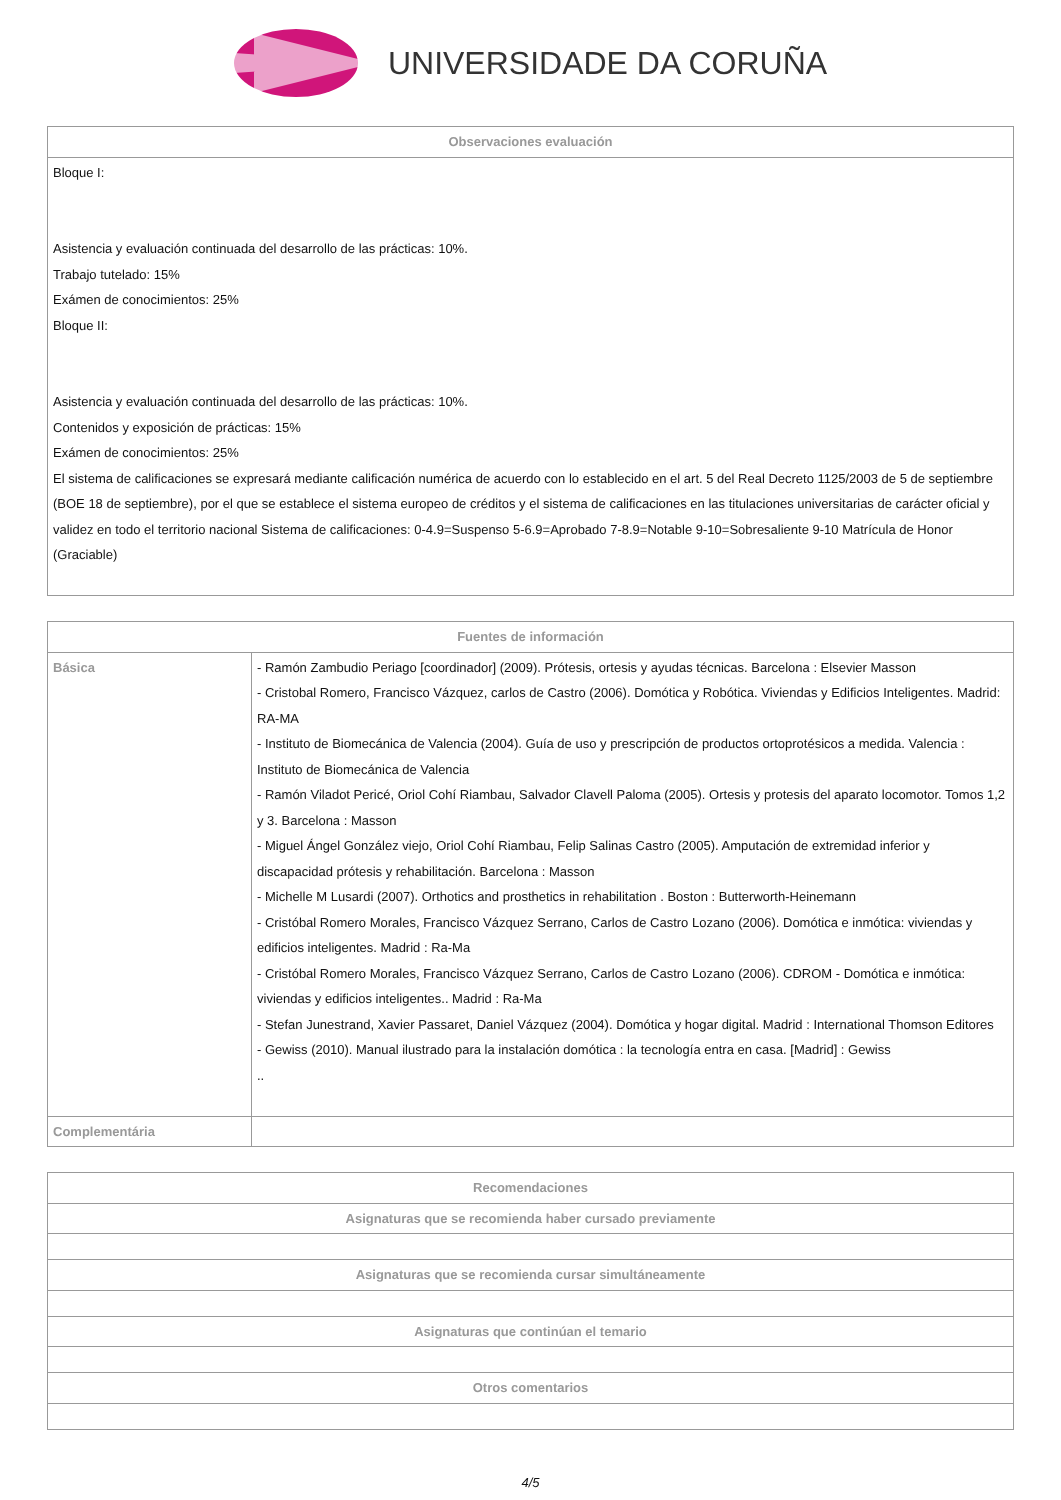UNIVERSIDADE DA CORUÑA
| Observaciones evaluación |
| --- |
| Bloque I: Asistencia y evaluación continuada del desarrollo de las prácticas: 10%. Trabajo tutelado: 15% Exámen de conocimientos: 25% Bloque II: Asistencia y evaluación continuada del desarrollo de las prácticas: 10%. Contenidos y exposición de prácticas: 15% Exámen de conocimientos: 25% El sistema de calificaciones se expresará mediante calificación numérica de acuerdo con lo establecido en el art. 5 del Real Decreto 1125/2003 de 5 de septiembre (BOE 18 de septiembre), por el que se establece el sistema europeo de créditos y el sistema de calificaciones en las titulaciones universitarias de carácter oficial y validez en todo el territorio nacional Sistema de calificaciones: 0-4.9=Suspenso 5-6.9=Aprobado 7-8.9=Notable 9-10=Sobresaliente 9-10 Matrícula de Honor (Graciable) |
| Fuentes de información | |
| --- | --- |
| Básica | - Ramón Zambudio Periago [coordinador] (2009). Prótesis, ortesis y ayudas técnicas. Barcelona : Elsevier Masson - Cristobal Romero, Francisco Vázquez, carlos de Castro (2006). Domótica y Robótica. Viviendas y Edificios Inteligentes. Madrid: RA-MA - Instituto de Biomecánica de Valencia (2004). Guía de uso y prescripción de productos ortoprotésicos a medida. Valencia : Instituto de Biomecánica de Valencia - Ramón Viladot Pericé, Oriol Cohí Riambau, Salvador Clavell Paloma (2005). Ortesis y protesis del aparato locomotor. Tomos 1,2 y 3. Barcelona : Masson - Miguel Ángel González viejo, Oriol Cohí Riambau, Felip Salinas Castro (2005). Amputación de extremidad inferior y discapacidad prótesis y rehabilitación. Barcelona : Masson - Michelle M Lusardi (2007). Orthotics and prosthetics in rehabilitation . Boston : Butterworth-Heinemann - Cristóbal Romero Morales, Francisco Vázquez Serrano, Carlos de Castro Lozano (2006). Domótica e inmótica: viviendas y edificios inteligentes. Madrid : Ra-Ma - Cristóbal Romero Morales, Francisco Vázquez Serrano, Carlos de Castro Lozano (2006). CDROM - Domótica e inmótica: viviendas y edificios inteligentes.. Madrid : Ra-Ma - Stefan Junestrand, Xavier Passaret, Daniel Vázquez (2004). Domótica y hogar digital. Madrid : International Thomson Editores - Gewiss (2010). Manual ilustrado para la instalación domótica : la tecnología entra en casa. [Madrid] : Gewiss .. |
| Complementária | |
| Recomendaciones |
| --- |
| Asignaturas que se recomienda haber cursado previamente |
| Asignaturas que se recomienda cursar simultáneamente |
| Asignaturas que continúan el temario |
| Otros comentarios |
4/5